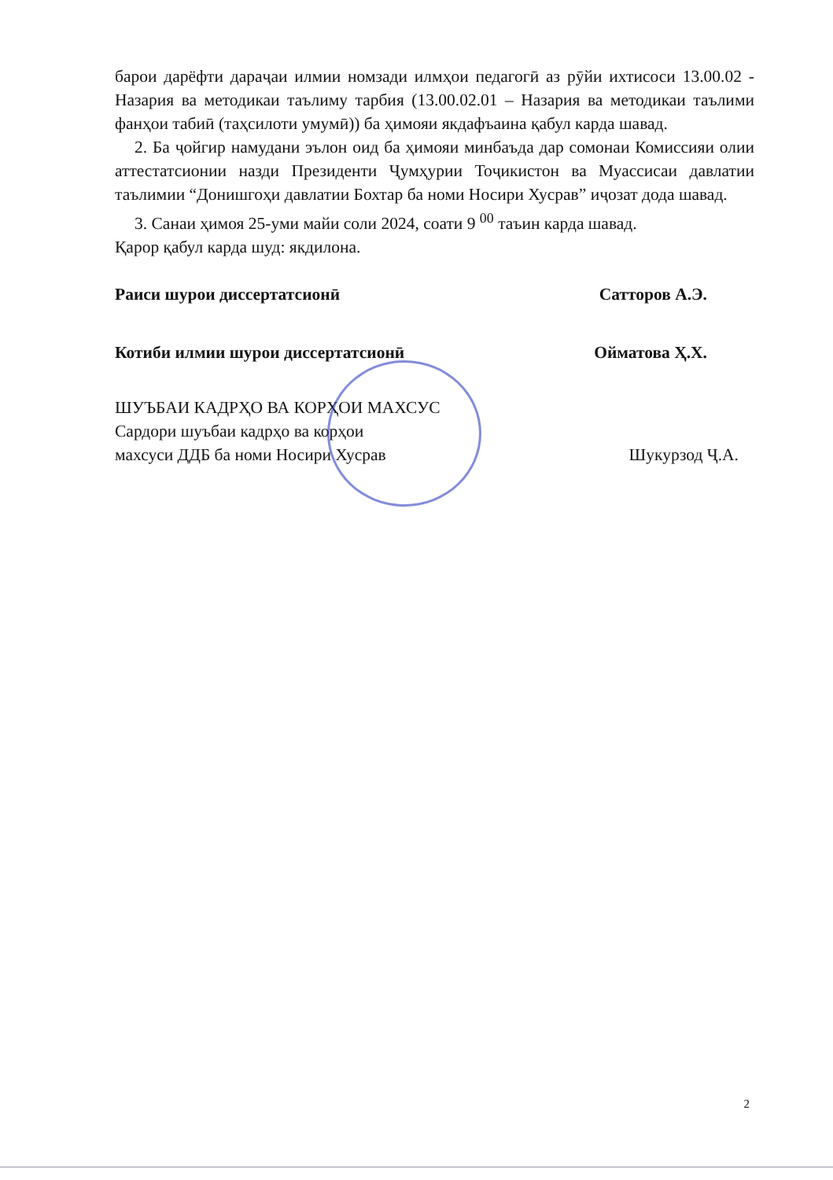барои дарёфти дараҷаи илмии номзади илмҳои педагогӣ аз рӯйи ихтисоси 13.00.02 - Назария ва методикаи таълиму тарбия (13.00.02.01 – Назария ва методикаи таълими фанҳои табиӣ (таҳсилоти умумӣ)) ба ҳимояи якдафъаина қабул карда шавад.
2. Ба ҷойгир намудани эълон оид ба ҳимояи минбаъда дар сомонаи Комиссияи олии аттестатсионии назди Президенти Ҷумҳурии Тоҷикистон ва Муассисаи давлатии таълимии “Донишгоҳи давлатии Бохтар ба номи Носири Хусрав” иҷозат дода шавад.
3. Санаи ҳимоя 25-уми майи соли 2024, соати 9 <sup>00</sup> таъин карда шавад.
Қарор қабул карда шуд: якдилона.
Раиси шурои диссертатсионӣ Сатторов А.Э.
Котиби илмии шурои диссертатсионӣ Ойматова Ҳ.Х.
ШУЪБАИ КАДРҲО ВА КОРҲОИ МАХСУС
Сардори шуъбаи кадрҳо ва корҳои
махсуси ДДБ ба номи Носири Хусрав Шукурзод Ҷ.А.
2